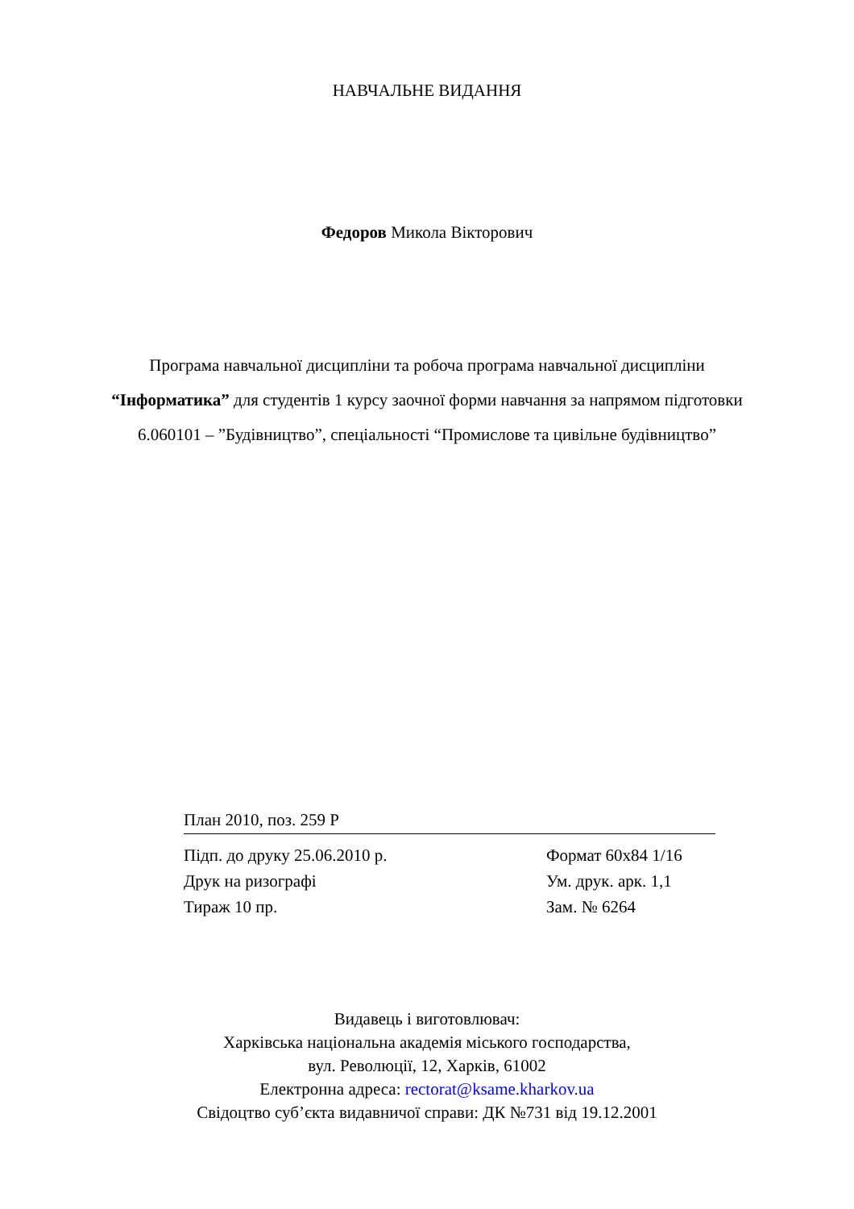НАВЧАЛЬНЕ ВИДАННЯ
Федоров Микола Вікторович
Програма навчальної дисципліни та робоча програма навчальної дисципліни “Інформатика” для студентів 1 курсу заочної форми навчання за напрямом підготовки 6.060101 – ”Будівництво”, спеціальності “Промислове та цивільне будівництво”
План 2010, поз. 259 Р
Підп. до друку 25.06.2010 р. Формат 60х84 1/16
Друк на ризографі Ум. друк. арк. 1,1
Тираж 10 пр. Зам. № 6264
Видавець і виготовлювач:
Харківська національна академія міського господарства,
вул. Революції, 12, Харків, 61002
Електронна адреса: rectorat@ksame.kharkov.ua
Свідоцтво суб’єкта видавничої справи: ДК №731 від 19.12.2001